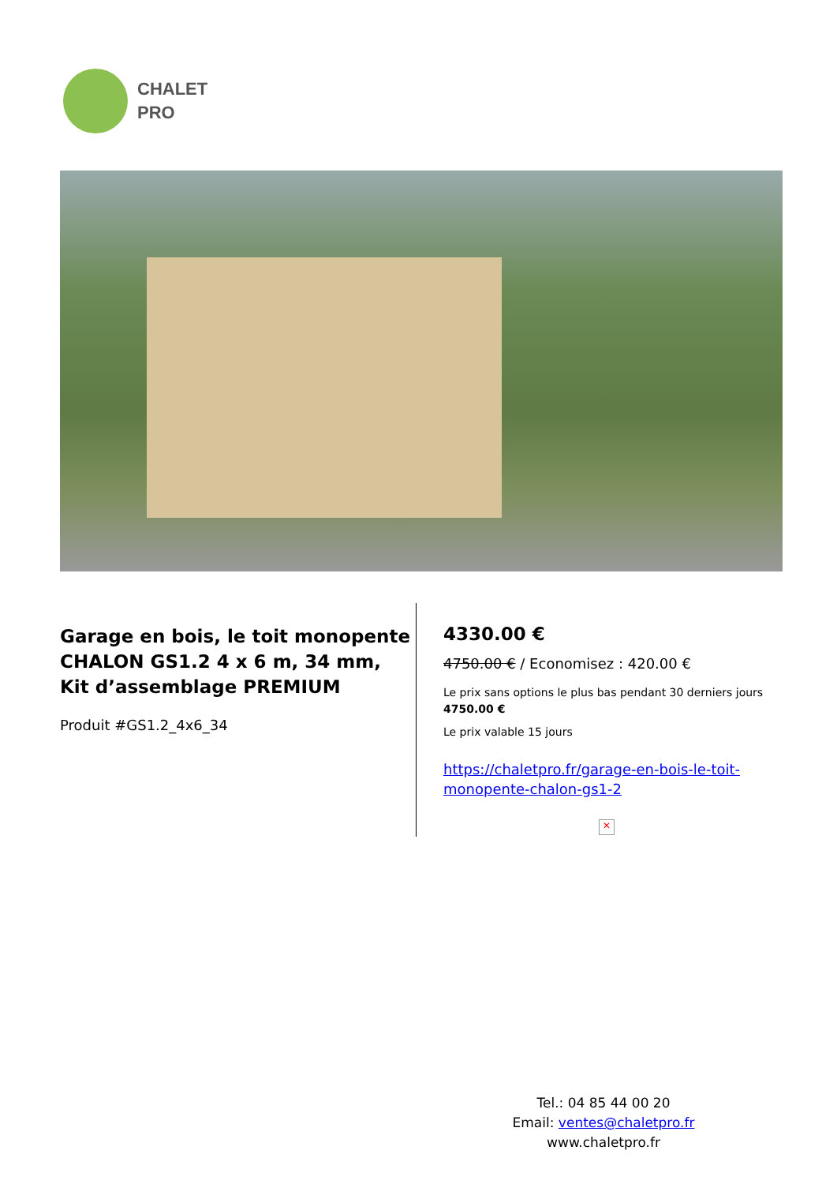CHALET
PRO
Garage en bois, le toit monopente CHALON GS1.2 4 x 6 m, 34 mm, Kit d’assemblage PREMIUM
Produit #GS1.2_4x6_34
4330.00 €
4750.00 € / Economisez : 420.00 €
Le prix sans options le plus bas pendant 30 derniers jours 4750.00 €
Le prix valable 15 jours
https://chaletpro.fr/garage-en-bois-le-toit-monopente-chalon-gs1-2
✕
Tel.: 04 85 44 00 20
Email: ventes@chaletpro.fr
www.chaletpro.fr